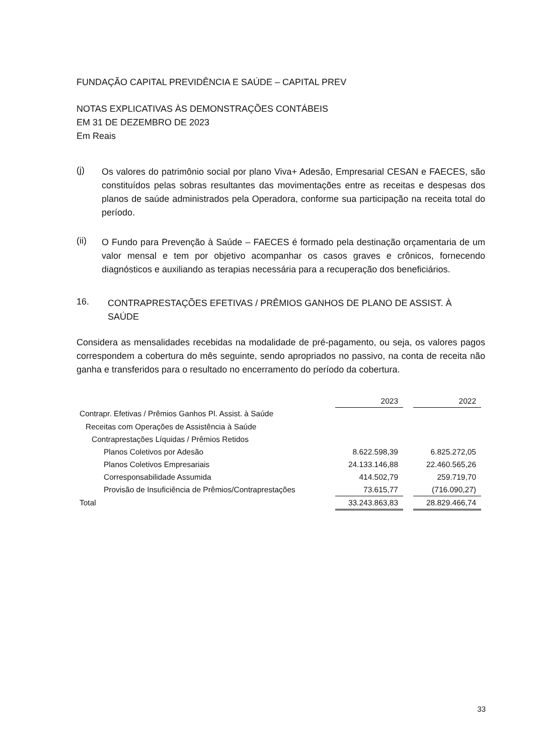FUNDAÇÃO CAPITAL PREVIDÊNCIA E SAÚDE – CAPITAL PREV
NOTAS EXPLICATIVAS ÀS DEMONSTRAÇÕES CONTÁBEIS
EM 31 DE DEZEMBRO DE 2023
Em Reais
(j)
Os valores do patrimônio social por plano Viva+ Adesão, Empresarial CESAN e FAECES, são constituídos pelas sobras resultantes das movimentações entre as receitas e despesas dos planos de saúde administrados pela Operadora, conforme sua participação na receita total do período.
(ii)
O Fundo para Prevenção à Saúde – FAECES é formado pela destinação orçamentaria de um valor mensal e tem por objetivo acompanhar os casos graves e crônicos, fornecendo diagnósticos e auxiliando as terapias necessária para a recuperação dos beneficiários.
16.
CONTRAPRESTAÇÕES EFETIVAS / PRÊMIOS GANHOS DE PLANO DE ASSIST. À SAÚDE
Considera as mensalidades recebidas na modalidade de pré-pagamento, ou seja, os valores pagos correspondem a cobertura do mês seguinte, sendo apropriados no passivo, na conta de receita não ganha e transferidos para o resultado no encerramento do período da cobertura.
| | 2023 | | 2022 |
| Contrapr. Efetivas / Prêmios Ganhos Pl. Assist. à Saúde | | | |
| Receitas com Operações de Assistência à Saúde | | | |
| Contraprestações Líquidas / Prêmios Retidos | | | |
| Planos Coletivos por Adesão | 8.622.598,39 | | 6.825.272,05 |
| Planos Coletivos Empresariais | 24.133.146,88 | | 22.460.565,26 |
| Corresponsabilidade Assumida | 414.502,79 | | 259.719,70 |
| Provisão de Insuficiência de Prêmios/Contraprestações | 73.615,77 | | (716.090,27) |
| Total | 33.243.863,83 | | 28.829.466,74 |
33